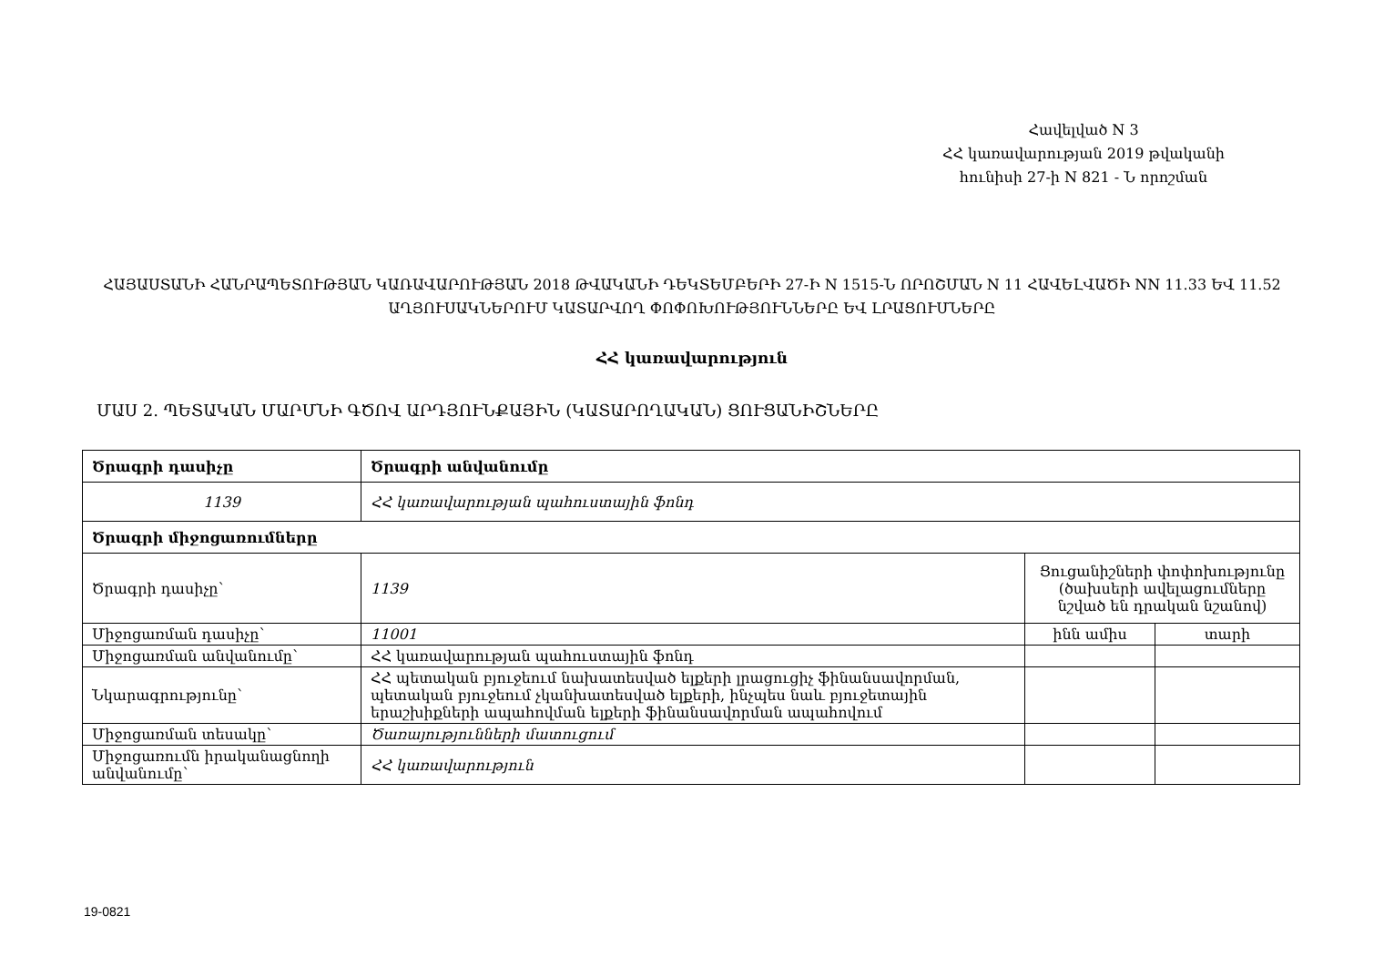Հավելված N 3
ՀՀ կառավարության 2019 թվականի
հունիսի 27-ի N 821 - Ն որոշման
ՀԱՅԱՍՏԱՆԻ ՀԱՆՐԱՊԵՏՈՒԹՅԱՆ ԿԱՌԱՎԱՐՈՒԹՅԱՆ 2018 ԹՎԱԿԱՆԻ ԴԵԿՏԵՄԲԵՐԻ 27-Ի N 1515-Ն ՈՐՈՇՄԱՆ N 11 ՀԱՎԵԼՎԱԾԻ NN 11.33 ԵՎ 11.52 ԱՂՅՈՒՍԱԿՆԵՐՈՒՄ ԿԱՏԱՐՎՈՂ ՓՈՓՈԽՈՒԹՅՈՒՆՆԵՐԸ ԵՎ ԼՐԱՑՈՒՄՆԵՐԸ
ՀՀ կառավարություն
ՄԱՍ 2. ՊԵՏԱԿԱՆ ՄԱՐՄՆԻ ԳԾՈՎ ԱՐԴՅՈՒՆՔԱՅԻՆ (ԿԱՏԱՐՈՂԱԿԱՆ) ՑՈՒՑԱՆԻՇՆԵՐԸ
| Ծրագրի դասիչը | Ծրագրի անվանումը | | |
| --- | --- | --- | --- |
| 1139 | ՀՀ կառավարության պահուստային ֆոնդ | | |
| Ծրագրի միջոցառումները | | | |
| Ծրագրի դասիչը՝ | 1139 | Ցուցանիշների փոփոխությունը (ծախսերի ավելացումները նշված են դրական նշանով) | |
| Միջոցառման դասիչը՝ | 11001 | ինն ամիս | տարի |
| Միջոցառման անվանումը՝ | ՀՀ կառավարության պահուստային ֆոնդ | | |
| Նկարագրությունը՝ | ՀՀ պետական բյուջեում նախատեսված ելքերի լրացուցիչ ֆինանսավորման, պետական բյուջեում չկանխատեսված ելքերի, ինչպես նաև բյուջետային երաշխիքների ապահովման ելքերի ֆինանսավորման ապահովում | | |
| Միջոցառման տեսակը՝ | Ծառայությունների մատուցում | | |
| Միջոցառումն իրականացնողի անվանումը՝ | ՀՀ կառավարություն | | |
19-0821